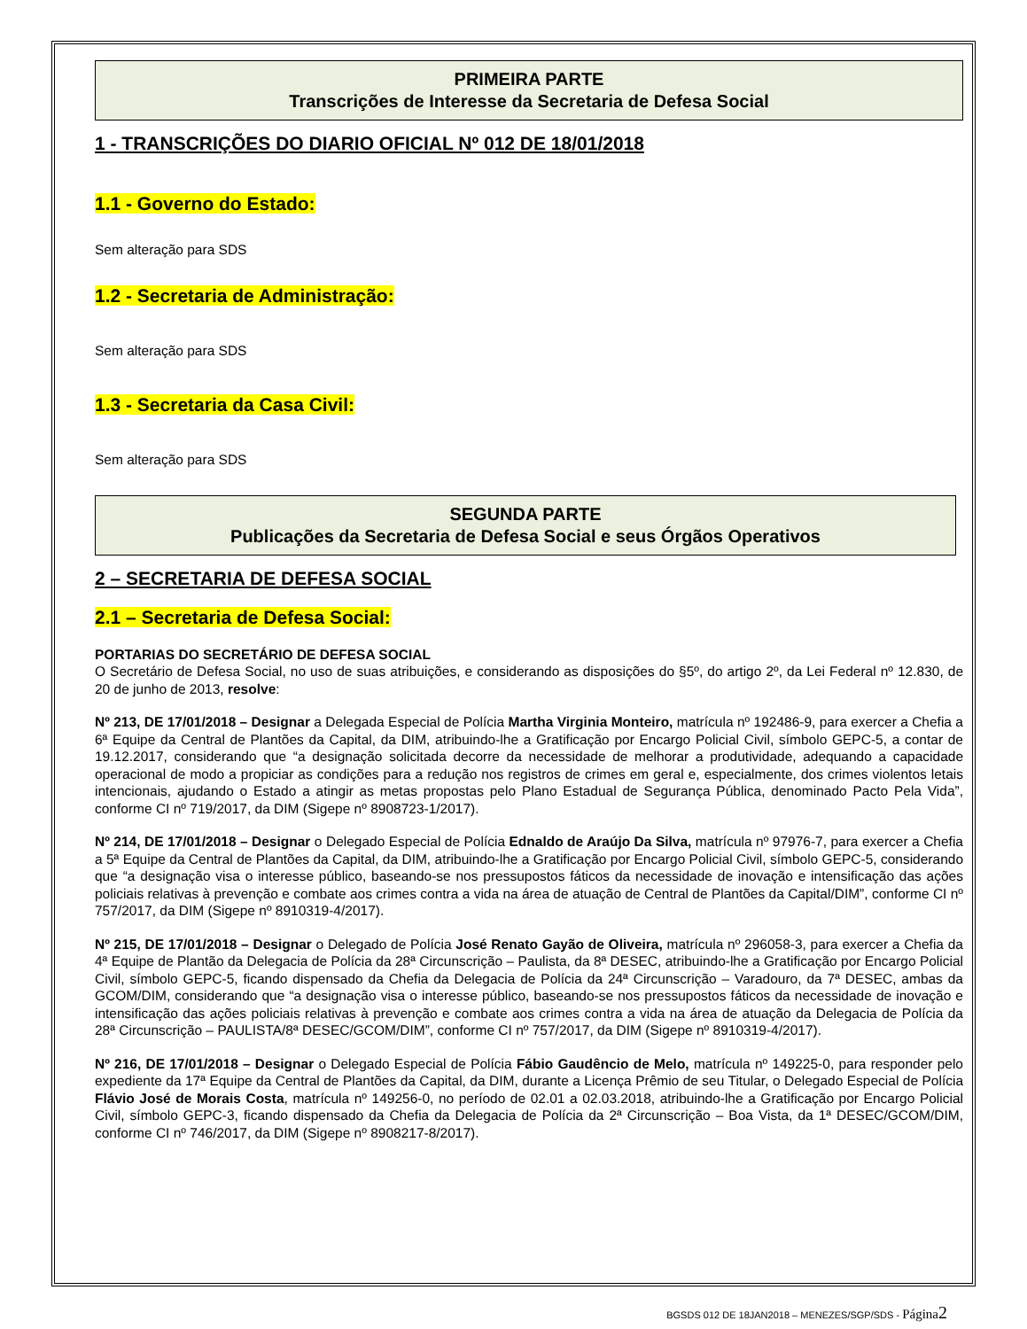PRIMEIRA PARTE
Transcrições de Interesse da Secretaria de Defesa Social
1 - TRANSCRIÇÕES DO DIARIO OFICIAL Nº 012 DE 18/01/2018
1.1 - Governo do Estado:
Sem alteração para SDS
1.2 - Secretaria de Administração:
Sem alteração para SDS
1.3 - Secretaria da Casa Civil:
Sem alteração para SDS
SEGUNDA PARTE
Publicações da Secretaria de Defesa Social e seus Órgãos Operativos
2 – SECRETARIA DE DEFESA SOCIAL
2.1 – Secretaria de Defesa Social:
PORTARIAS DO SECRETÁRIO DE DEFESA SOCIAL
O Secretário de Defesa Social, no uso de suas atribuições, e considerando as disposições do §5º, do artigo 2º, da Lei Federal nº 12.830, de 20 de junho de 2013, resolve:
Nº 213, DE 17/01/2018 – Designar a Delegada Especial de Polícia Martha Virginia Monteiro, matrícula nº 192486-9, para exercer a Chefia a 6ª Equipe da Central de Plantões da Capital, da DIM, atribuindo-lhe a Gratificação por Encargo Policial Civil, símbolo GEPC-5, a contar de 19.12.2017, considerando que “a designação solicitada decorre da necessidade de melhorar a produtividade, adequando a capacidade operacional de modo a propiciar as condições para a redução nos registros de crimes em geral e, especialmente, dos crimes violentos letais intencionais, ajudando o Estado a atingir as metas propostas pelo Plano Estadual de Segurança Pública, denominado Pacto Pela Vida”, conforme CI nº 719/2017, da DIM (Sigepe nº 8908723-1/2017).
Nº 214, DE 17/01/2018 – Designar o Delegado Especial de Polícia Ednaldo de Araújo Da Silva, matrícula nº 97976-7, para exercer a Chefia a 5ª Equipe da Central de Plantões da Capital, da DIM, atribuindo-lhe a Gratificação por Encargo Policial Civil, símbolo GEPC-5, considerando que “a designação visa o interesse público, baseando-se nos pressupostos fáticos da necessidade de inovação e intensificação das ações policiais relativas à prevenção e combate aos crimes contra a vida na área de atuação de Central de Plantões da Capital/DIM”, conforme CI nº 757/2017, da DIM (Sigepe nº 8910319-4/2017).
Nº 215, DE 17/01/2018 – Designar o Delegado de Polícia José Renato Gayão de Oliveira, matrícula nº 296058-3, para exercer a Chefia da 4ª Equipe de Plantão da Delegacia de Polícia da 28ª Circunscrição – Paulista, da 8ª DESEC, atribuindo-lhe a Gratificação por Encargo Policial Civil, símbolo GEPC-5, ficando dispensado da Chefia da Delegacia de Polícia da 24ª Circunscrição – Varadouro, da 7ª DESEC, ambas da GCOM/DIM, considerando que “a designação visa o interesse público, baseando-se nos pressupostos fáticos da necessidade de inovação e intensificação das ações policiais relativas à prevenção e combate aos crimes contra a vida na área de atuação da Delegacia de Polícia da 28ª Circunscrição – PAULISTA/8ª DESEC/GCOM/DIM”, conforme CI nº 757/2017, da DIM (Sigepe nº 8910319-4/2017).
Nº 216, DE 17/01/2018 – Designar o Delegado Especial de Polícia Fábio Gaudêncio de Melo, matrícula nº 149225-0, para responder pelo expediente da 17ª Equipe da Central de Plantões da Capital, da DIM, durante a Licença Prêmio de seu Titular, o Delegado Especial de Polícia Flávio José de Morais Costa, matrícula nº 149256-0, no período de 02.01 a 02.03.2018, atribuindo-lhe a Gratificação por Encargo Policial Civil, símbolo GEPC-3, ficando dispensado da Chefia da Delegacia de Polícia da 2ª Circunscrição – Boa Vista, da 1ª DESEC/GCOM/DIM, conforme CI nº 746/2017, da DIM (Sigepe nº 8908217-8/2017).
BGSDS 012 DE 18JAN2018 – MENEZES/SGP/SDS - Página 2